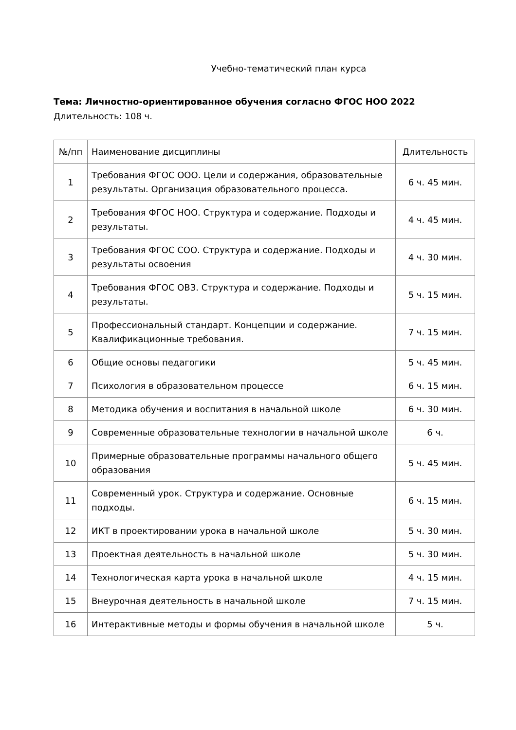Учебно-тематический план курса
Тема: Личностно-ориентированное обучения согласно ФГОС НОО 2022
Длительность: 108 ч.
| №/пп | Наименование дисциплины | Длительность |
| --- | --- | --- |
| 1 | Требования ФГОС ООО. Цели и содержания, образовательные результаты. Организация образовательного процесса. | 6 ч. 45 мин. |
| 2 | Требования ФГОС НОО. Структура и содержание. Подходы и результаты. | 4 ч. 45 мин. |
| 3 | Требования ФГОС СОО. Структура и содержание. Подходы и результаты освоения | 4 ч. 30 мин. |
| 4 | Требования ФГОС ОВЗ. Структура и содержание. Подходы и результаты. | 5 ч. 15 мин. |
| 5 | Профессиональный стандарт. Концепции и содержание. Квалификационные требования. | 7 ч. 15 мин. |
| 6 | Общие основы педагогики | 5 ч. 45 мин. |
| 7 | Психология в образовательном процессе | 6 ч. 15 мин. |
| 8 | Методика обучения и воспитания в начальной школе | 6 ч. 30 мин. |
| 9 | Современные образовательные технологии в начальной школе | 6 ч. |
| 10 | Примерные образовательные программы начального общего образования | 5 ч. 45 мин. |
| 11 | Современный урок. Структура и содержание. Основные подходы. | 6 ч. 15 мин. |
| 12 | ИКТ в проектировании урока в начальной школе | 5 ч. 30 мин. |
| 13 | Проектная деятельность в начальной школе | 5 ч. 30 мин. |
| 14 | Технологическая карта урока в начальной школе | 4 ч. 15 мин. |
| 15 | Внеурочная деятельность в начальной школе | 7 ч. 15 мин. |
| 16 | Интерактивные методы и формы обучения в начальной школе | 5 ч. |